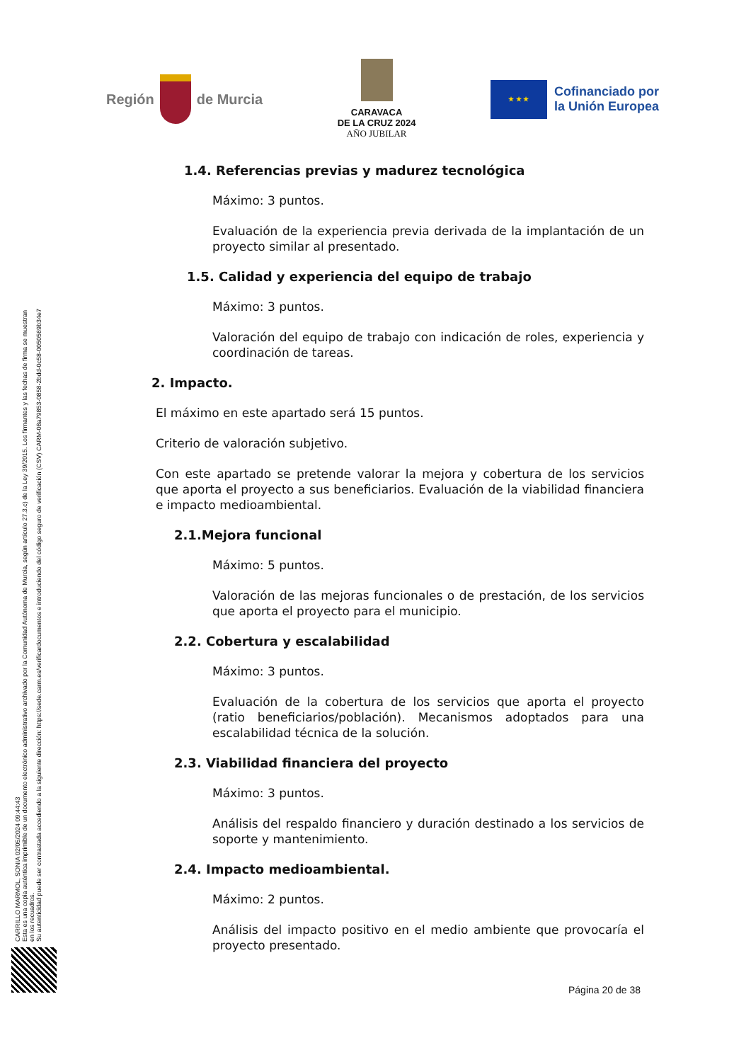Región de Murcia
CARAVACA
DE LA CRUZ 2024
AÑO JUBILAR
★ ★ ★
Cofinanciado por
la Unión Europea
1.4. Referencias previas y madurez tecnológica
Máximo: 3 puntos.
Evaluación de la experiencia previa derivada de la implantación de un proyecto similar al presentado.
1.5. Calidad y experiencia del equipo de trabajo
Máximo: 3 puntos.
Valoración del equipo de trabajo con indicación de roles, experiencia y coordinación de tareas.
2. Impacto.
El máximo en este apartado será 15 puntos.
Criterio de valoración subjetivo.
Con este apartado se pretende valorar la mejora y cobertura de los servicios que aporta el proyecto a sus beneficiarios. Evaluación de la viabilidad financiera e impacto medioambiental.
2.1.Mejora funcional
Máximo: 5 puntos.
Valoración de las mejoras funcionales o de prestación, de los servicios que aporta el proyecto para el municipio.
2.2. Cobertura y escalabilidad
Máximo: 3 puntos.
Evaluación de la cobertura de los servicios que aporta el proyecto (ratio beneficiarios/población). Mecanismos adoptados para una escalabilidad técnica de la solución.
2.3. Viabilidad financiera del proyecto
Máximo: 3 puntos.
Análisis del respaldo financiero y duración destinado a los servicios de soporte y mantenimiento.
2.4. Impacto medioambiental.
Máximo: 2 puntos.
Análisis del impacto positivo en el medio ambiente que provocaría el proyecto presentado.
CARRILLO MARMOL, SONIA 02/05/2024 09:44:43
Esta es una copia auténtica imprimible de un documento electrónico administrativo archivado por la Comunidad Autónoma de Murcia, según artículo 27.3.c) de la Ley 39/2015. Los firmantes y las fechas de firma se muestran en los recuadros.
Su autenticidad puede ser contrastada accediendo a la siguiente dirección: https://sede.carm.es/verificardocumentos e introduciendo del código seguro de verificación (CSV) CARM-08a79853-0858-2bdd-0c58-0050569b34e7
Página 20 de 38